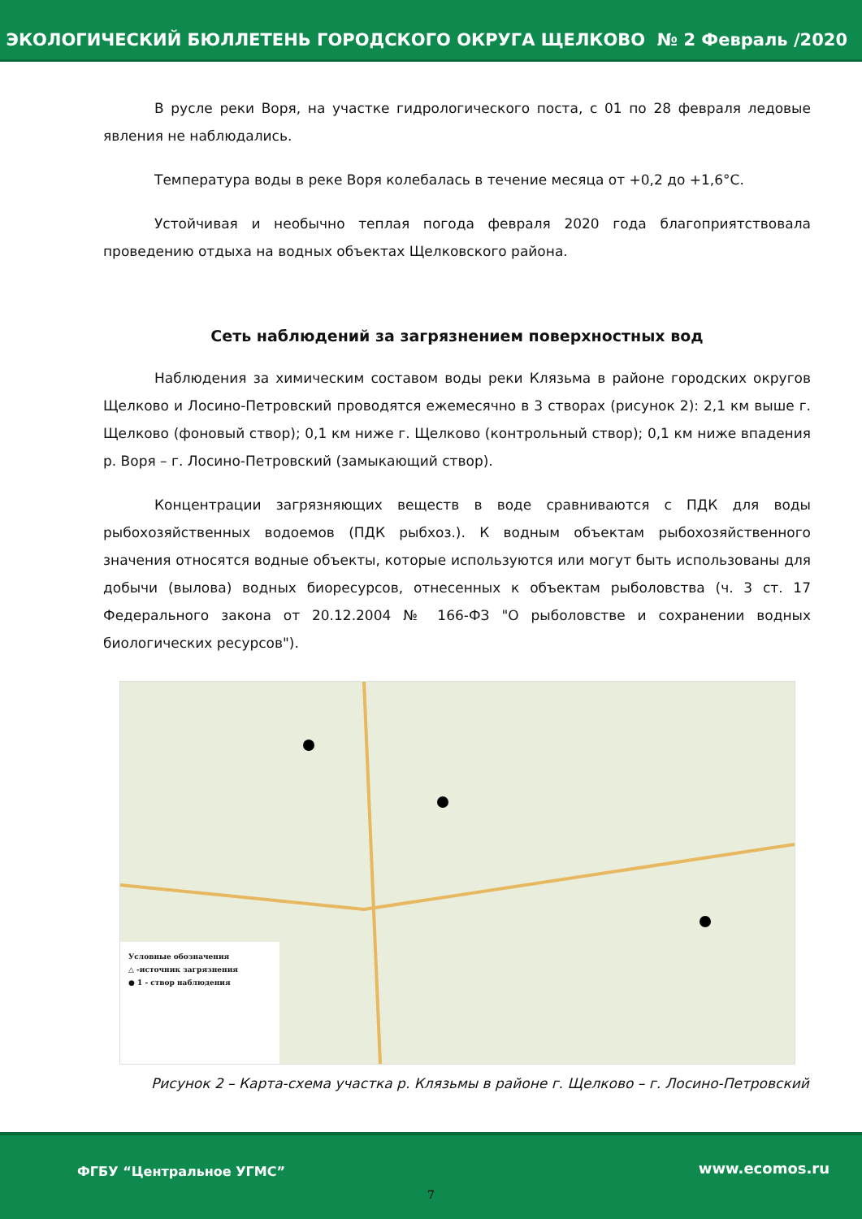ЭКОЛОГИЧЕСКИЙ БЮЛЛЕТЕНЬ ГОРОДСКОГО ОКРУГА ЩЕЛКОВО № 2 Февраль /2020
В русле реки Воря, на участке гидрологического поста, с 01 по 28 февраля ледовые явления не наблюдались.
Температура воды в реке Воря колебалась в течение месяца от +0,2 до +1,6°С.
Устойчивая и необычно теплая погода февраля 2020 года благоприятствовала проведению отдыха на водных объектах Щелковского района.
Сеть наблюдений за загрязнением поверхностных вод
Наблюдения за химическим составом воды реки Клязьма в районе городских округов Щелково и Лосино-Петровский проводятся ежемесячно в 3 створах (рисунок 2): 2,1 км выше г. Щелково (фоновый створ); 0,1 км ниже г. Щелково (контрольный створ); 0,1 км ниже впадения р. Воря – г. Лосино-Петровский (замыкающий створ).
Концентрации загрязняющих веществ в воде сравниваются с ПДК для воды рыбохозяйственных водоемов (ПДК рыбхоз.). К водным объектам рыбохозяйственного значения относятся водные объекты, которые используются или могут быть использованы для добычи (вылова) водных биоресурсов, отнесенных к объектам рыболовства (ч. 3 ст. 17 Федерального закона от 20.12.2004 № 166-ФЗ "О рыболовстве и сохранении водных биологических ресурсов").
Условные обозначения
△ -источник загрязнения
● 1 - створ наблюдения
Рисунок 2 – Карта-схема участка р. Клязьмы в районе г. Щелково – г. Лосино-Петровский
ФГБУ “Центральное УГМС” www.ecomos.ru
7